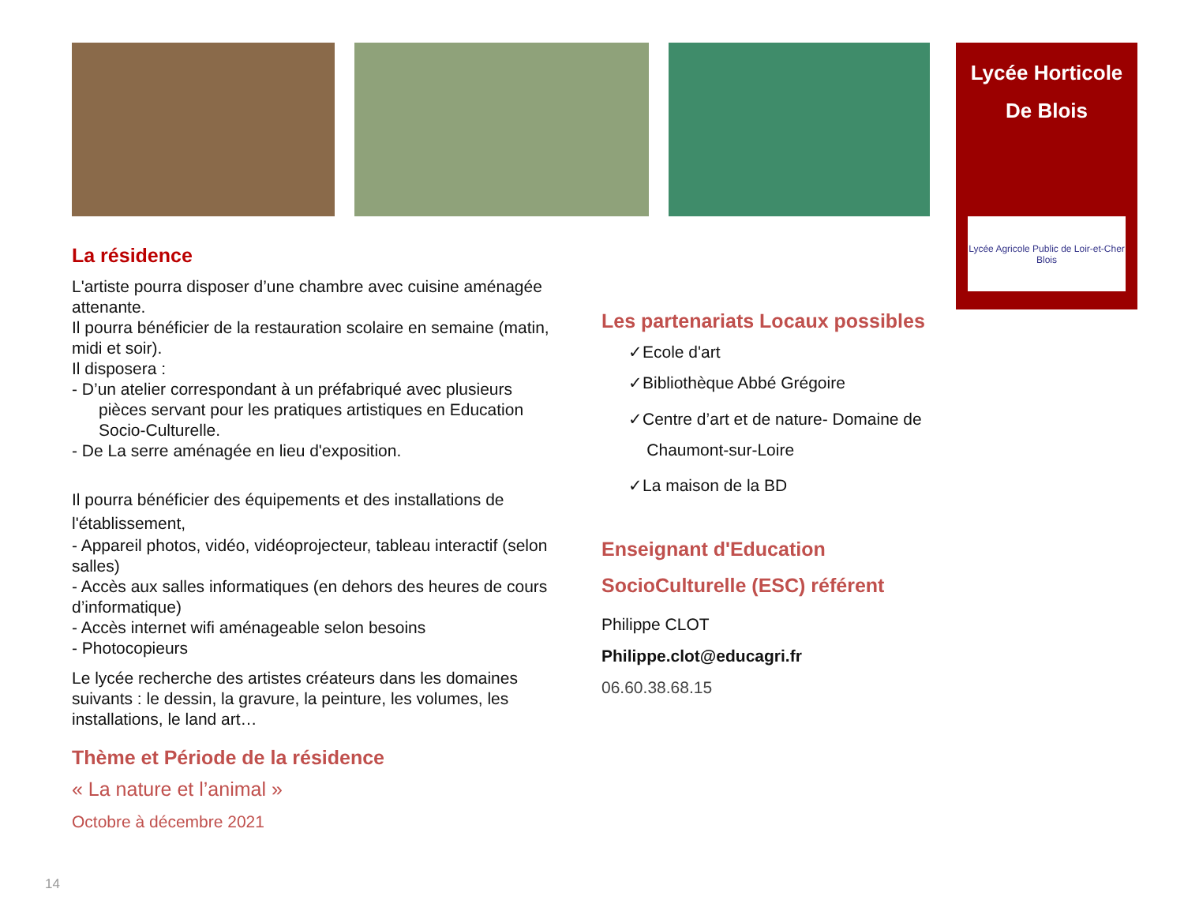Lycée Horticole
De Blois
Lycée Agricole Public de Loir-et-Cher Blois
La résidence
L'artiste pourra disposer d’une chambre avec cuisine aménagée attenante.
Il pourra bénéficier de la restauration scolaire en semaine (matin, midi et soir).
Il disposera :
- D’un atelier correspondant à un préfabriqué avec plusieurs
pièces servant pour les pratiques artistiques en Education Socio-Culturelle.
- De La serre aménagée en lieu d'exposition.
Il pourra bénéficier des équipements et des installations de l'établissement,
- Appareil photos, vidéo, vidéoprojecteur, tableau interactif (selon salles)
- Accès aux salles informatiques (en dehors des heures de cours d’informatique)
- Accès internet wifi aménageable selon besoins
- Photocopieurs
Le lycée recherche des artistes créateurs dans les domaines suivants : le dessin, la gravure, la peinture, les volumes, les installations, le land art…
Thème et Période de la résidence
« La nature et l’animal »
Octobre à décembre 2021
Les partenariats Locaux possibles
✓Ecole d'art
✓Bibliothèque Abbé Grégoire
✓Centre d’art et de nature- Domaine de
Chaumont-sur-Loire
✓La maison de la BD
Enseignant d'Education SocioCulturelle (ESC) référent
Philippe CLOT
Philippe.clot@educagri.fr
06.60.38.68.15
14